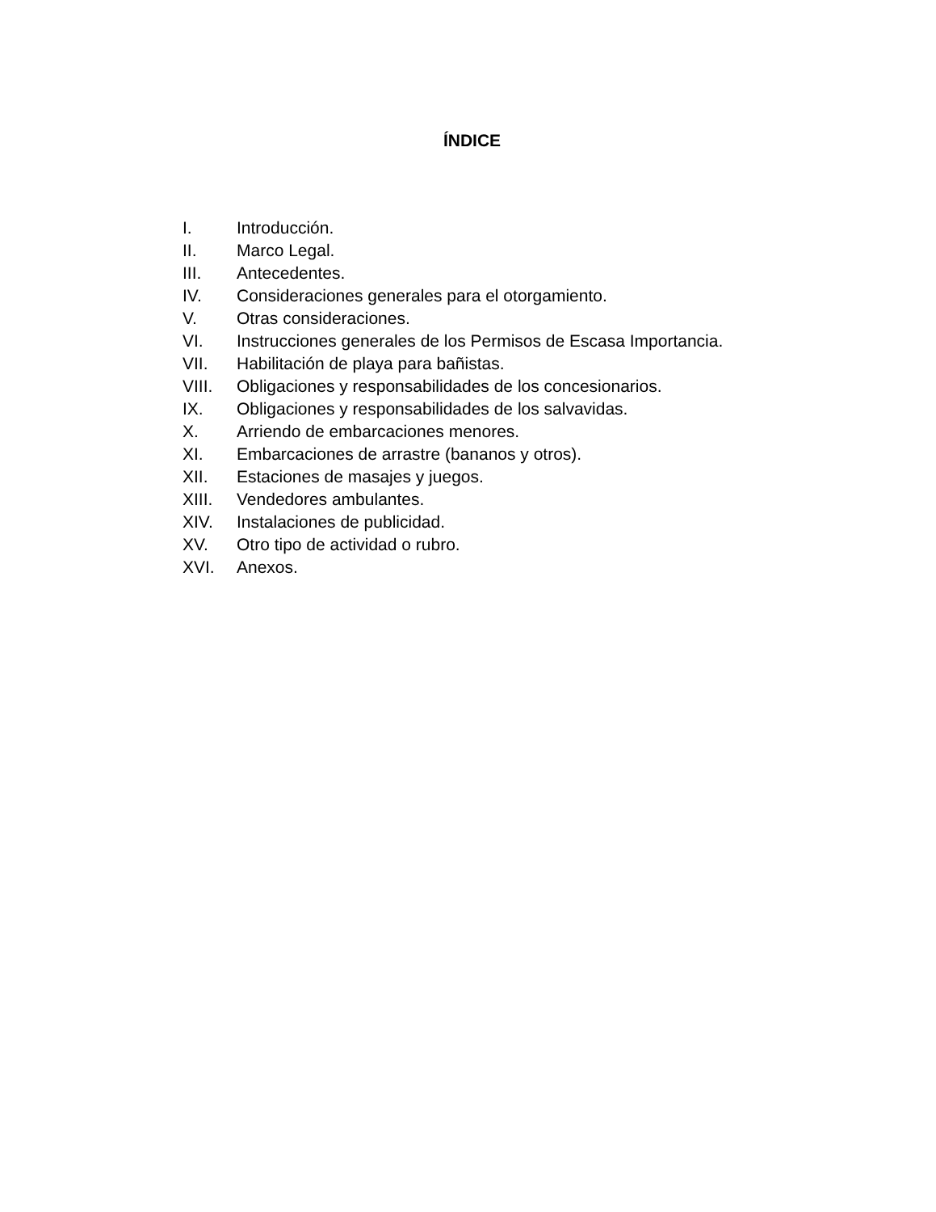ÍNDICE
I. Introducción.
II. Marco Legal.
III. Antecedentes.
IV. Consideraciones generales para el otorgamiento.
V. Otras consideraciones.
VI. Instrucciones generales de los Permisos de Escasa Importancia.
VII. Habilitación de playa para bañistas.
VIII. Obligaciones y responsabilidades de los concesionarios.
IX. Obligaciones y responsabilidades de los salvavidas.
X. Arriendo de embarcaciones menores.
XI. Embarcaciones de arrastre (bananos y otros).
XII. Estaciones de masajes y juegos.
XIII. Vendedores ambulantes.
XIV. Instalaciones de publicidad.
XV. Otro tipo de actividad o rubro.
XVI. Anexos.